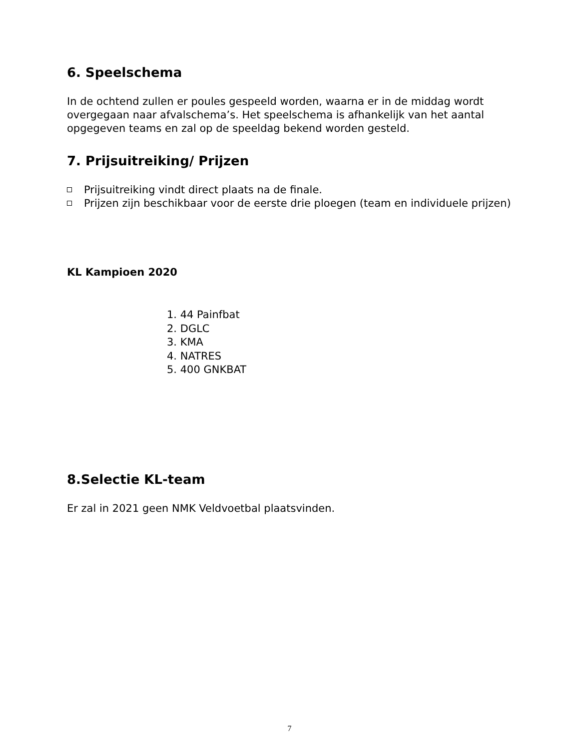6. Speelschema
In de ochtend zullen er poules gespeeld worden, waarna er in de middag wordt overgegaan naar afvalschema’s. Het speelschema is afhankelijk van het aantal opgegeven teams en zal op de speeldag bekend worden gesteld.
7. Prijsuitreiking/ Prijzen
Prijsuitreiking vindt direct plaats na de finale.
Prijzen zijn beschikbaar voor de eerste drie ploegen (team en individuele prijzen)
KL Kampioen 2020
1. 44 Painfbat
2. DGLC
3. KMA
4. NATRES
5. 400 GNKBAT
8.Selectie KL-team
Er zal in 2021 geen NMK Veldvoetbal plaatsvinden.
7